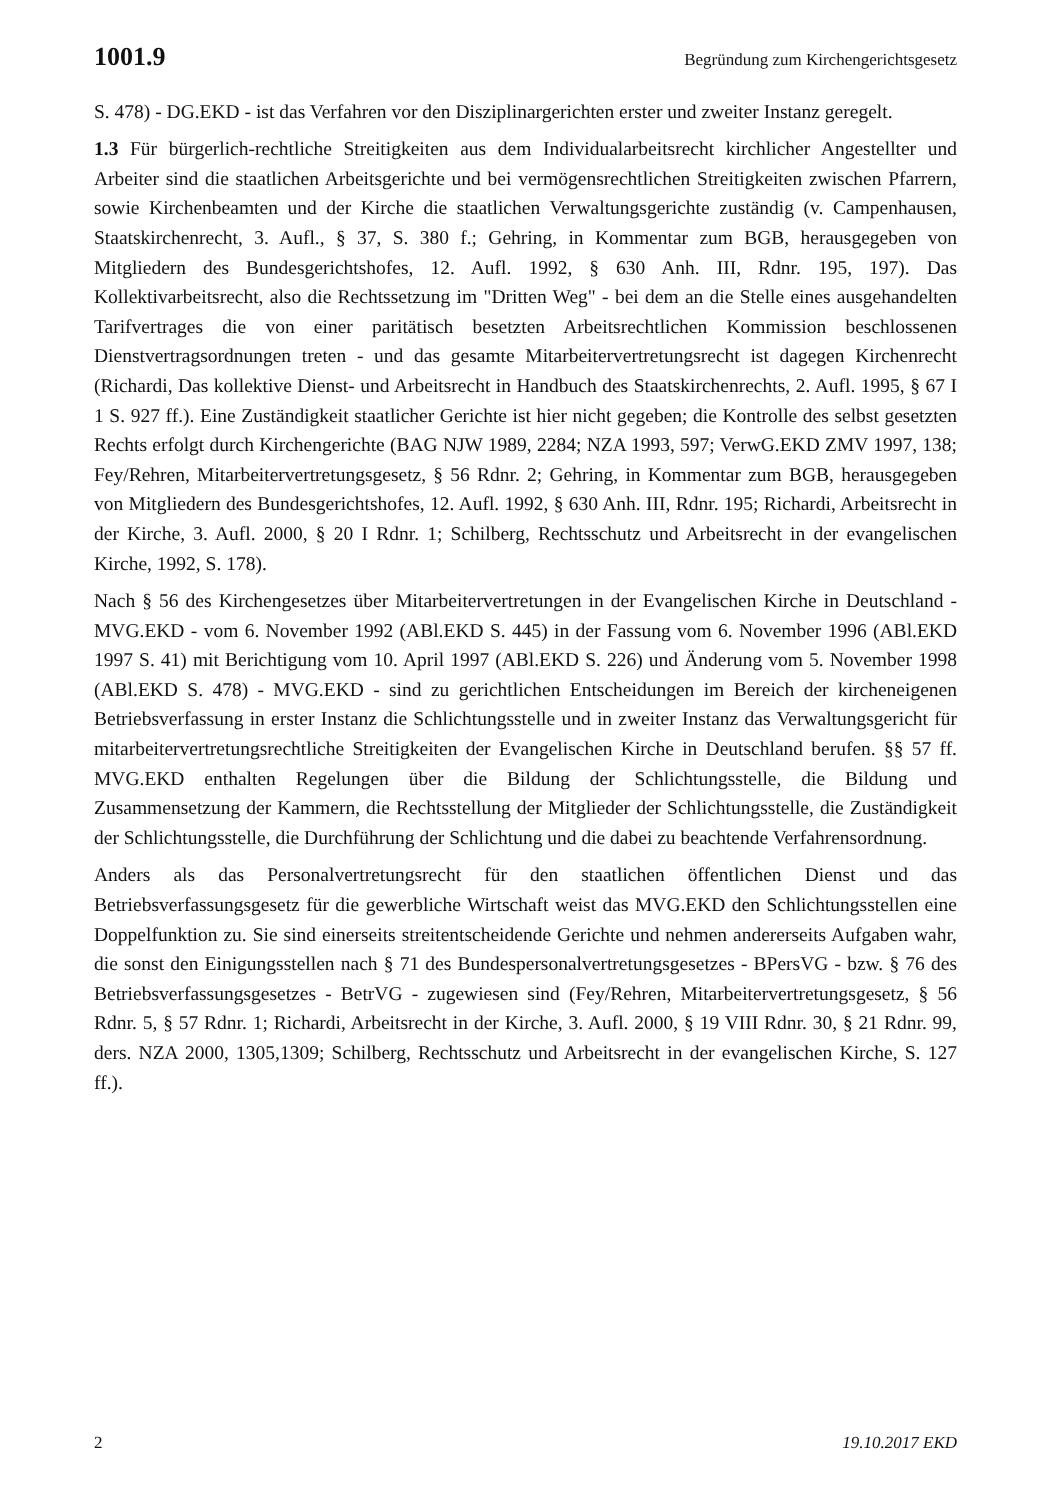1001.9 Begründung zum Kirchengerichtsgesetz
S. 478) - DG.EKD - ist das Verfahren vor den Disziplinargerichten erster und zweiter Instanz geregelt.
1.3 Für bürgerlich-rechtliche Streitigkeiten aus dem Individualarbeitsrecht kirchlicher Angestellter und Arbeiter sind die staatlichen Arbeitsgerichte und bei vermögensrechtlichen Streitigkeiten zwischen Pfarrern, sowie Kirchenbeamten und der Kirche die staatlichen Verwaltungsgerichte zuständig (v. Campenhausen, Staatskirchenrecht, 3. Aufl., § 37, S. 380 f.; Gehring, in Kommentar zum BGB, herausgegeben von Mitgliedern des Bundesgerichtshofes, 12. Aufl. 1992, § 630 Anh. III, Rdnr. 195, 197). Das Kollektivarbeitsrecht, also die Rechtssetzung im "Dritten Weg" - bei dem an die Stelle eines ausgehandelten Tarifvertrages die von einer paritätisch besetzten Arbeitsrechtlichen Kommission beschlossenen Dienstvertragsordnungen treten - und das gesamte Mitarbeitervertretungsrecht ist dagegen Kirchenrecht (Richardi, Das kollektive Dienst- und Arbeitsrecht in Handbuch des Staatskirchenrechts, 2. Aufl. 1995, § 67 I 1 S. 927 ff.). Eine Zuständigkeit staatlicher Gerichte ist hier nicht gegeben; die Kontrolle des selbst gesetzten Rechts erfolgt durch Kirchengerichte (BAG NJW 1989, 2284; NZA 1993, 597; VerwG.EKD ZMV 1997, 138; Fey/Rehren, Mitarbeitervertretungsgesetz, § 56 Rdnr. 2; Gehring, in Kommentar zum BGB, herausgegeben von Mitgliedern des Bundesgerichtshofes, 12. Aufl. 1992, § 630 Anh. III, Rdnr. 195; Richardi, Arbeitsrecht in der Kirche, 3. Aufl. 2000, § 20 I Rdnr. 1; Schilberg, Rechtsschutz und Arbeitsrecht in der evangelischen Kirche, 1992, S. 178).
Nach § 56 des Kirchengesetzes über Mitarbeitervertretungen in der Evangelischen Kirche in Deutschland - MVG.EKD - vom 6. November 1992 (ABl.EKD S. 445) in der Fassung vom 6. November 1996 (ABl.EKD 1997 S. 41) mit Berichtigung vom 10. April 1997 (ABl.EKD S. 226) und Änderung vom 5. November 1998 (ABl.EKD S. 478) - MVG.EKD - sind zu gerichtlichen Entscheidungen im Bereich der kircheneigenen Betriebsverfassung in erster Instanz die Schlichtungsstelle und in zweiter Instanz das Verwaltungsgericht für mitarbeitervertretungsrechtliche Streitigkeiten der Evangelischen Kirche in Deutschland berufen. §§ 57 ff. MVG.EKD enthalten Regelungen über die Bildung der Schlichtungsstelle, die Bildung und Zusammensetzung der Kammern, die Rechtsstellung der Mitglieder der Schlichtungsstelle, die Zuständigkeit der Schlichtungsstelle, die Durchführung der Schlichtung und die dabei zu beachtende Verfahrensordnung.
Anders als das Personalvertretungsrecht für den staatlichen öffentlichen Dienst und das Betriebsverfassungsgesetz für die gewerbliche Wirtschaft weist das MVG.EKD den Schlichtungsstellen eine Doppelfunktion zu. Sie sind einerseits streitentscheidende Gerichte und nehmen andererseits Aufgaben wahr, die sonst den Einigungsstellen nach § 71 des Bundespersonalvertretungsgesetzes - BPersVG - bzw. § 76 des Betriebsverfassungsgesetzes - BetrVG - zugewiesen sind (Fey/Rehren, Mitarbeitervertretungsgesetz, § 56 Rdnr. 5, § 57 Rdnr. 1; Richardi, Arbeitsrecht in der Kirche, 3. Aufl. 2000, § 19 VIII Rdnr. 30, § 21 Rdnr. 99, ders. NZA 2000, 1305,1309; Schilberg, Rechtsschutz und Arbeitsrecht in der evangelischen Kirche, S. 127 ff.).
2 19.10.2017 EKD